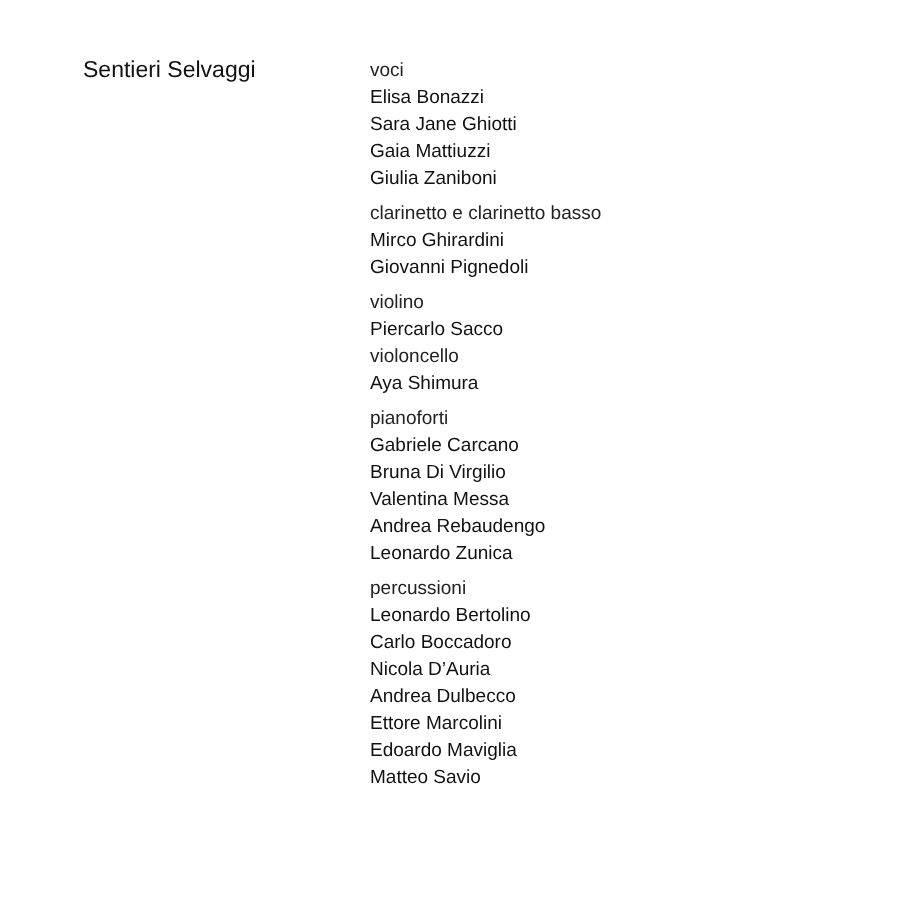Sentieri Selvaggi
voci
Elisa Bonazzi
Sara Jane Ghiotti
Gaia Mattiuzzi
Giulia Zaniboni
clarinetto e clarinetto basso
Mirco Ghirardini
Giovanni Pignedoli
violino
Piercarlo Sacco
violoncello
Aya Shimura
pianoforti
Gabriele Carcano
Bruna Di Virgilio
Valentina Messa
Andrea Rebaudengo
Leonardo Zunica
percussioni
Leonardo Bertolino
Carlo Boccadoro
Nicola D’Auria
Andrea Dulbecco
Ettore Marcolini
Edoardo Maviglia
Matteo Savio